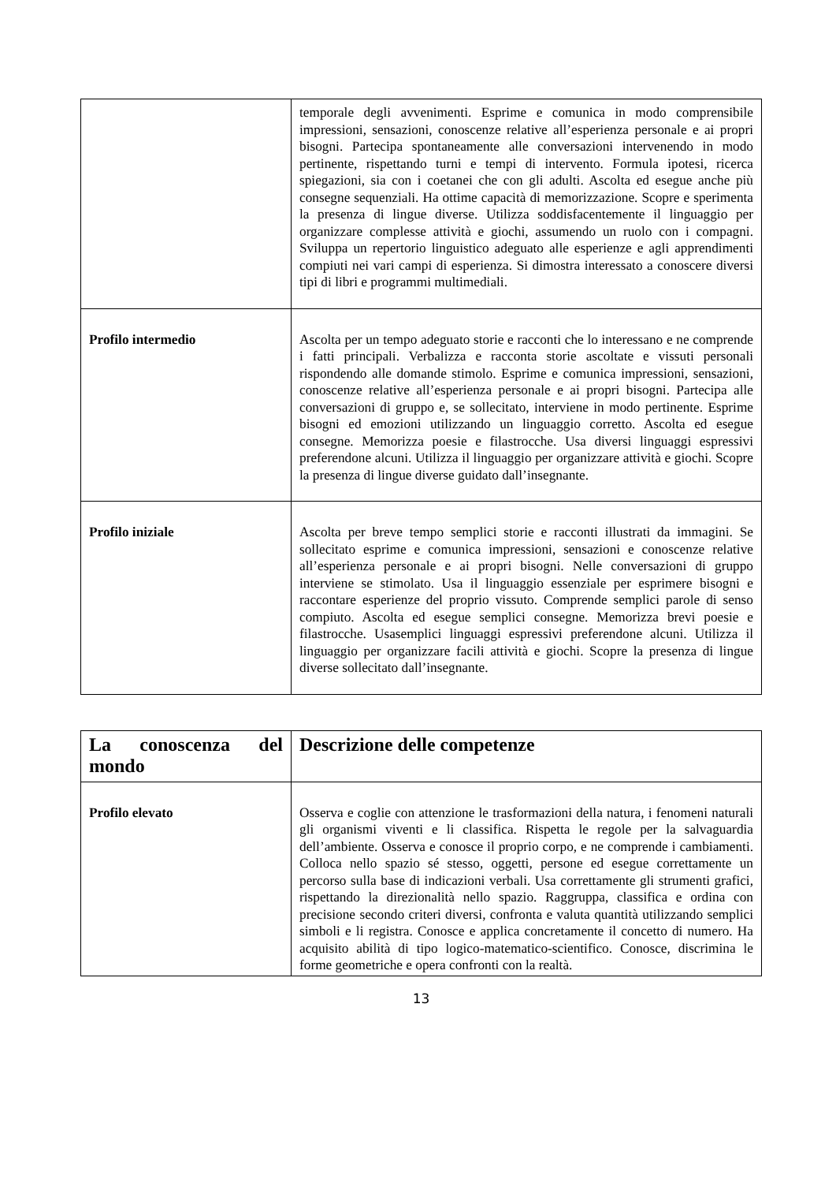| | temporale degli avvenimenti. Esprime e comunica in modo comprensibile impressioni, sensazioni, conoscenze relative all’esperienza personale e ai propri bisogni. Partecipa spontaneamente alle conversazioni intervenendo in modo pertinente, rispettando turni e tempi di intervento. Formula ipotesi, ricerca spiegazioni, sia con i coetanei che con gli adulti. Ascolta ed esegue anche più consegne sequenziali. Ha ottime capacità di memorizzazione. Scopre e sperimenta la presenza di lingue diverse. Utilizza soddisfacentemente il linguaggio per organizzare complesse attività e giochi, assumendo un ruolo con i compagni. Sviluppa un repertorio linguistico adeguato alle esperienze e agli apprendimenti compiuti nei vari campi di esperienza. Si dimostra interessato a conoscere diversi tipi di libri e programmi multimediali. |
| Profilo intermedio | Ascolta per un tempo adeguato storie e racconti che lo interessano e ne comprende i fatti principali. Verbalizza e racconta storie ascoltate e vissuti personali rispondendo alle domande stimolo. Esprime e comunica impressioni, sensazioni, conoscenze relative all’esperienza personale e ai propri bisogni. Partecipa alle conversazioni di gruppo e, se sollecitato, interviene in modo pertinente. Esprime bisogni ed emozioni utilizzando un linguaggio corretto. Ascolta ed esegue consegne. Memorizza poesie e filastrocche. Usa diversi linguaggi espressivi preferendone alcuni. Utilizza il linguaggio per organizzare attività e giochi. Scopre la presenza di lingue diverse guidato dall’insegnante. |
| Profilo iniziale | Ascolta per breve tempo semplici storie e racconti illustrati da immagini. Se sollecitato esprime e comunica impressioni, sensazioni e conoscenze relative all’esperienza personale e ai propri bisogni. Nelle conversazioni di gruppo interviene se stimolato. Usa il linguaggio essenziale per esprimere bisogni e raccontare esperienze del proprio vissuto. Comprende semplici parole di senso compiuto. Ascolta ed esegue semplici consegne. Memorizza brevi poesie e filastrocche. Usasemplici linguaggi espressivi preferendone alcuni. Utilizza il linguaggio per organizzare facili attività e giochi. Scopre la presenza di lingue diverse sollecitato dall’insegnante. |
| La conoscenza del mondo | Descrizione delle competenze |
| Profilo elevato | Osserva e coglie con attenzione le trasformazioni della natura, i fenomeni naturali gli organismi viventi e li classifica. Rispetta le regole per la salvaguardia dell’ambiente. Osserva e conosce il proprio corpo, e ne comprende i cambiamenti. Colloca nello spazio sé stesso, oggetti, persone ed esegue correttamente un percorso sulla base di indicazioni verbali. Usa correttamente gli strumenti grafici, rispettando la direzionalità nello spazio. Raggruppa, classifica e ordina con precisione secondo criteri diversi, confronta e valuta quantità utilizzando semplici simboli e li registra. Conosce e applica concretamente il concetto di numero. Ha acquisito abilità di tipo logico-matematico-scientifico. Conosce, discrimina le forme geometriche e opera confronti con la realtà. |
13